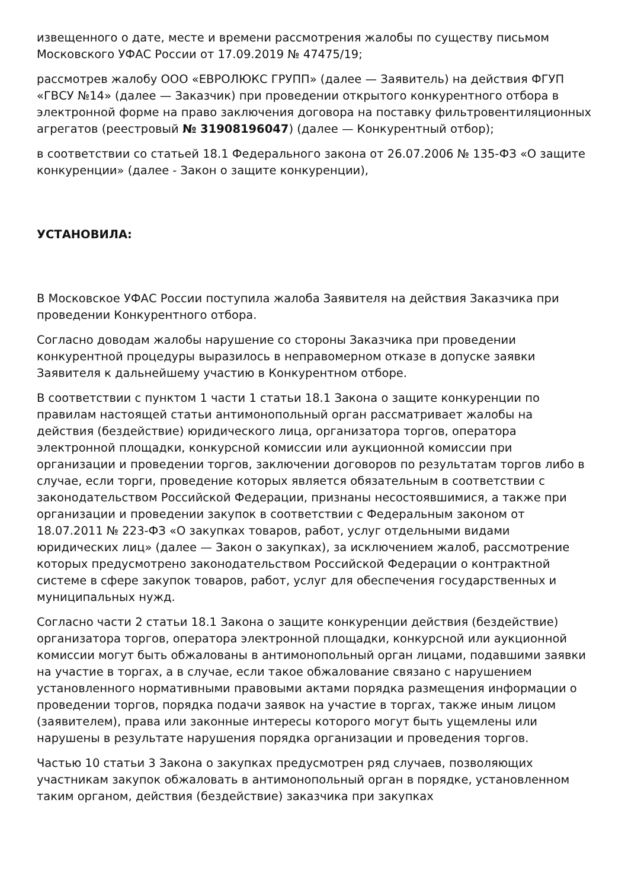извещенного о дате, месте и времени рассмотрения жалобы по существу письмом Московского УФАС России от 17.09.2019 № 47475/19;
рассмотрев жалобу ООО «ЕВРОЛЮКС ГРУПП» (далее — Заявитель) на действия ФГУП «ГВСУ №14» (далее — Заказчик) при проведении открытого конкурентного отбора в электронной форме на право заключения договора на поставку фильтровентиляционных агрегатов (реестровый № 31908196047) (далее — Конкурентный отбор);
в соответствии со статьей 18.1 Федерального закона от 26.07.2006 № 135-ФЗ «О защите конкуренции» (далее - Закон о защите конкуренции),
УСТАНОВИЛА:
В Московское УФАС России поступила жалоба Заявителя на действия Заказчика при проведении Конкурентного отбора.
Согласно доводам жалобы нарушение со стороны Заказчика при проведении конкурентной процедуры выразилось в неправомерном отказе в допуске заявки Заявителя к дальнейшему участию в Конкурентном отборе.
В соответствии с пунктом 1 части 1 статьи 18.1 Закона о защите конкуренции по правилам настоящей статьи антимонопольный орган рассматривает жалобы на действия (бездействие) юридического лица, организатора торгов, оператора электронной площадки, конкурсной комиссии или аукционной комиссии при организации и проведении торгов, заключении договоров по результатам торгов либо в случае, если торги, проведение которых является обязательным в соответствии с законодательством Российской Федерации, признаны несостоявшимися, а также при организации и проведении закупок в соответствии с Федеральным законом от 18.07.2011 № 223-ФЗ «О закупках товаров, работ, услуг отдельными видами юридических лиц» (далее — Закон о закупках), за исключением жалоб, рассмотрение которых предусмотрено законодательством Российской Федерации о контрактной системе в сфере закупок товаров, работ, услуг для обеспечения государственных и муниципальных нужд.
Согласно части 2 статьи 18.1 Закона о защите конкуренции действия (бездействие) организатора торгов, оператора электронной площадки, конкурсной или аукционной комиссии могут быть обжалованы в антимонопольный орган лицами, подавшими заявки на участие в торгах, а в случае, если такое обжалование связано с нарушением установленного нормативными правовыми актами порядка размещения информации о проведении торгов, порядка подачи заявок на участие в торгах, также иным лицом (заявителем), права или законные интересы которого могут быть ущемлены или нарушены в результате нарушения порядка организации и проведения торгов.
Частью 10 статьи 3 Закона о закупках предусмотрен ряд случаев, позволяющих участникам закупок обжаловать в антимонопольный орган в порядке, установленном таким органом, действия (бездействие) заказчика при закупках